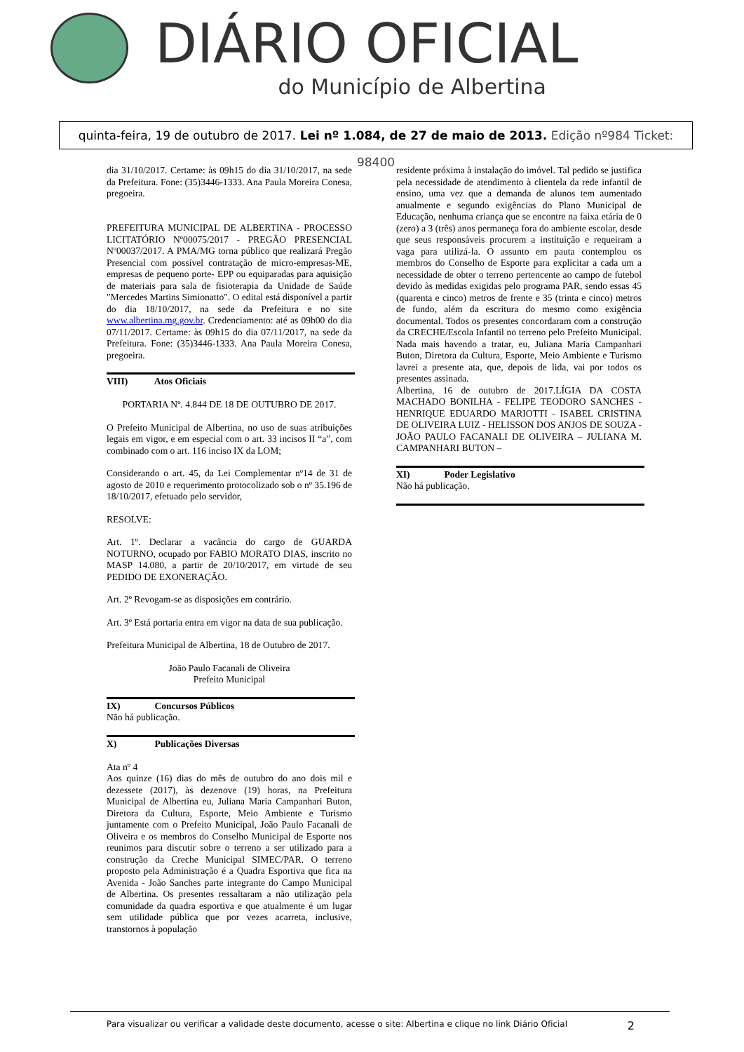DIÁRIO OFICIAL
do Município de Albertina
quinta-feira, 19 de outubro de 2017. Lei nº 1.084, de 27 de maio de 2013. Edição nº984 Ticket: 98400
dia 31/10/2017. Certame: às 09h15 do dia 31/10/2017, na sede da Prefeitura. Fone: (35)3446-1333. Ana Paula Moreira Conesa, pregoeira.
PREFEITURA MUNICIPAL DE ALBERTINA - PROCESSO LICITATÓRIO Nº00075/2017 - PREGÃO PRESENCIAL Nº00037/2017. A PMA/MG torna público que realizará Pregão Presencial com possível contratação de micro-empresas-ME, empresas de pequeno porte- EPP ou equiparadas para aquisição de materiais para sala de fisioterapia da Unidade de Saúde "Mercedes Martins Simionatto". O edital está disponível a partir do dia 18/10/2017, na sede da Prefeitura e no site www.albertina.mg.gov.br. Credenciamento: até as 09h00 do dia 07/11/2017. Certame: às 09h15 do dia 07/11/2017, na sede da Prefeitura. Fone: (35)3446-1333. Ana Paula Moreira Conesa, pregoeira.
VIII) Atos Oficiais
PORTARIA Nº. 4.844 DE 18 DE OUTUBRO DE 2017.
O Prefeito Municipal de Albertina, no uso de suas atribuições legais em vigor, e em especial com o art. 33 incisos II “a”, com combinado com o art. 116 inciso IX da LOM;
Considerando o art. 45, da Lei Complementar nº14 de 31 de agosto de 2010 e requerimento protocolizado sob o nº 35.196 de 18/10/2017, efetuado pelo servidor,
RESOLVE:
Art. 1º. Declarar a vacância do cargo de GUARDA NOTURNO, ocupado por FABIO MORATO DIAS, inscrito no MASP 14.080, a partir de 20/10/2017, em virtude de seu PEDIDO DE EXONERAÇÃO.
Art. 2º Revogam-se as disposições em contrário.
Art. 3º Está portaria entra em vigor na data de sua publicação.
Prefeitura Municipal de Albertina, 18 de Outubro de 2017.
João Paulo Facanali de Oliveira
Prefeito Municipal
IX) Concursos Públicos
Não há publicação.
X) Publicações Diversas
Ata nº 4
Aos quinze (16) dias do mês de outubro do ano dois mil e dezessete (2017), às dezenove (19) horas, na Prefeitura Municipal de Albertina eu, Juliana Maria Campanhari Buton, Diretora da Cultura, Esporte, Meio Ambiente e Turismo juntamente com o Prefeito Municipal, João Paulo Facanali de Oliveira e os membros do Conselho Municipal de Esporte nos reunimos para discutir sobre o terreno a ser utilizado para a construção da Creche Municipal SIMEC/PAR. O terreno proposto pela Administração é a Quadra Esportiva que fica na Avenida - João Sanches parte integrante do Campo Municipal de Albertina. Os presentes ressaltaram a não utilização pela comunidade da quadra esportiva e que atualmente é um lugar sem utilidade pública que por vezes acarreta, inclusive, transtornos à população
residente próxima à instalação do imóvel. Tal pedido se justifica pela necessidade de atendimento à clientela da rede infantil de ensino, uma vez que a demanda de alunos tem aumentado anualmente e segundo exigências do Plano Municipal de Educação, nenhuma criança que se encontre na faixa etária de 0 (zero) a 3 (três) anos permaneça fora do ambiente escolar, desde que seus responsáveis procurem a instituição e requeiram a vaga para utilizá-la. O assunto em pauta contemplou os membros do Conselho de Esporte para explicitar a cada um a necessidade de obter o terreno pertencente ao campo de futebol devido às medidas exigidas pelo programa PAR, sendo essas 45 (quarenta e cinco) metros de frente e 35 (trinta e cinco) metros de fundo, além da escritura do mesmo como exigência documental. Todos os presentes concordaram com a construção da CRECHE/Escola Infantil no terreno pelo Prefeito Municipal. Nada mais havendo a tratar, eu, Juliana Maria Campanhari Buton, Diretora da Cultura, Esporte, Meio Ambiente e Turismo lavrei a presente ata, que, depois de lida, vai por todos os presentes assinada.
Albertina, 16 de outubro de 2017.LÍGIA DA COSTA MACHADO BONILHA - FELIPE TEODORO SANCHES - HENRIQUE EDUARDO MARIOTTI - ISABEL CRISTINA DE OLIVEIRA LUIZ - HELISSON DOS ANJOS DE SOUZA - JOÃO PAULO FACANALI DE OLIVEIRA – JULIANA M. CAMPANHARI BUTON –
XI) Poder Legislativo
Não há publicação.
Para visualizar ou verificar a validade deste documento, acesse o site: Albertina e clique no link Diário Oficial 2